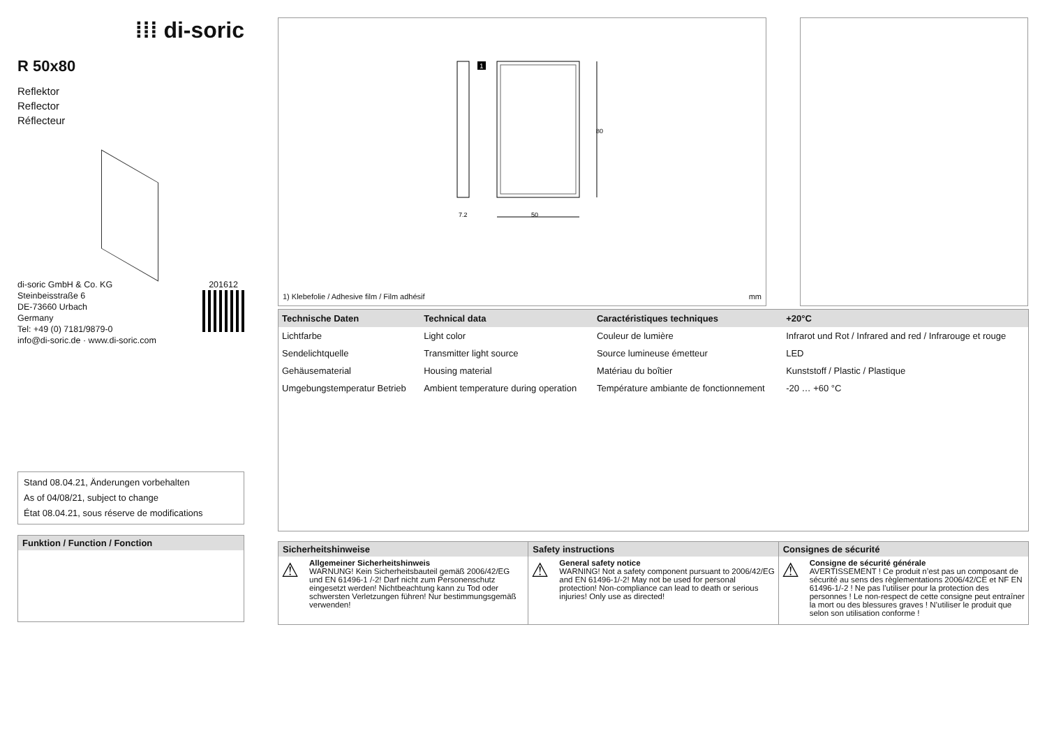⁞⁞⁞ di-soric
R 50x80
Reflektor
Reflector
Réflecteur
di-soric GmbH & Co. KG
Steinbeisstraße 6
DE-73660 Urbach
Germany
Tel: +49 (0) 7181/9879-0
info@di-soric.de · www.di-soric.com
201612
Stand 08.04.21, Änderungen vorbehalten
As of 04/08/21, subject to change
État 08.04.21, sous réserve de modifications
Funktion / Function / Fonction
1
7.2
50
80
1) Klebefolie / Adhesive film / Film adhésif mm
| Technische Daten | Technical data | Caractéristiques techniques | +20°C |
| --- | --- | --- | --- |
| Lichtfarbe | Light color | Couleur de lumière | Infrarot und Rot / Infrared and red / Infrarouge et rouge |
| Sendelichtquelle | Transmitter light source | Source lumineuse émetteur | LED |
| Gehäusematerial | Housing material | Matériau du boîtier | Kunststoff / Plastic / Plastique |
| Umgebungstemperatur Betrieb | Ambient temperature during operation | Température ambiante de fonctionnement | -20 … +60 °C |
Sicherheitshinweise
⚠
Allgemeiner Sicherheitshinweis
WARNUNG! Kein Sicherheitsbauteil gemäß 2006/42/EG und EN 61496-1 /-2! Darf nicht zum Personenschutz eingesetzt werden! Nichtbeachtung kann zu Tod oder schwersten Verletzungen führen! Nur bestimmungsgemäß verwenden!
Safety instructions
⚠
General safety notice
WARNING! Not a safety component pursuant to 2006/42/EG and EN 61496-1/-2! May not be used for personal protection! Non-compliance can lead to death or serious injuries! Only use as directed!
Consignes de sécurité
⚠
Consigne de sécurité générale
AVERTISSEMENT ! Ce produit n’est pas un composant de sécurité au sens des règlementations 2006/42/CE et NF EN 61496-1/-2 ! Ne pas l’utiliser pour la protection des personnes ! Le non-respect de cette consigne peut entraîner la mort ou des blessures graves ! N’utiliser le produit que selon son utilisation conforme !